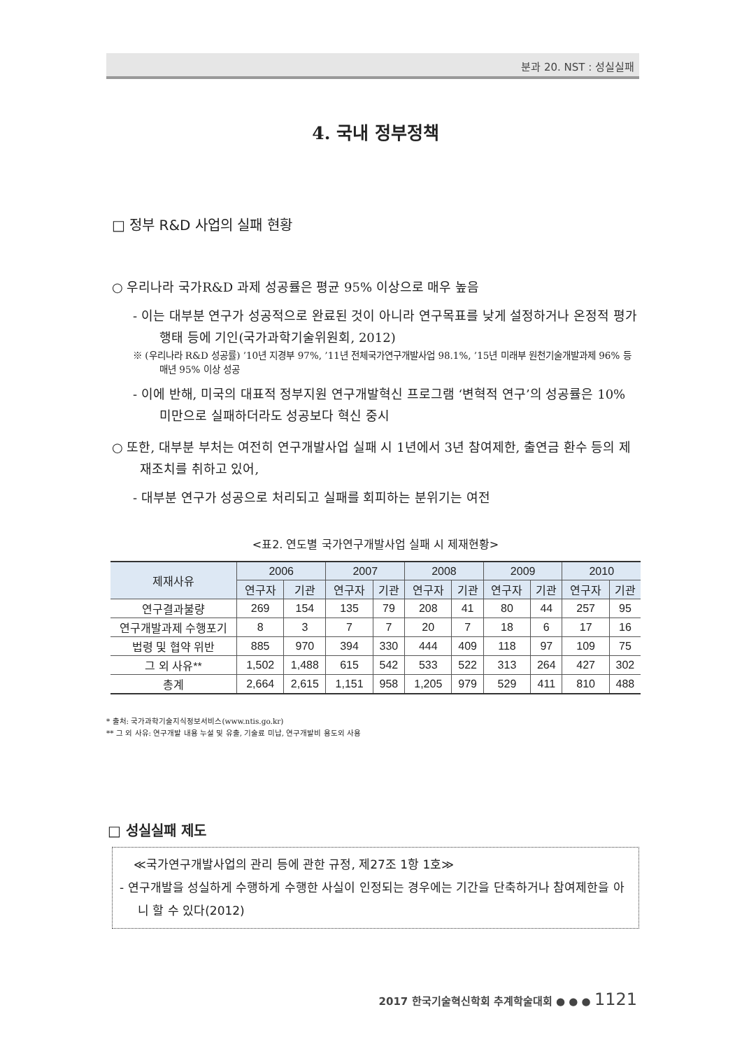분과 20. NST : 성실실패
4. 국내 정부정책
□ 정부 R&D 사업의 실패 현황
○ 우리나라 국가R&D 과제 성공률은 평균 95% 이상으로 매우 높음
- 이는 대부분 연구가 성공적으로 완료된 것이 아니라 연구목표를 낮게 설정하거나 온정적 평가행태 등에 기인(국가과학기술위원회, 2012)
※ (우리나라 R&D 성공률) ’10년 지경부 97%, ’11년 전체국가연구개발사업 98.1%, ’15년 미래부 원천기술개발과제 96% 등 매년 95% 이상 성공
- 이에 반해, 미국의 대표적 정부지원 연구개발혁신 프로그램 ‘변혁적 연구’의 성공률은 10% 미만으로 실패하더라도 성공보다 혁신 중시
○ 또한, 대부분 부처는 여전히 연구개발사업 실패 시 1년에서 3년 참여제한, 출연금 환수 등의 제재조치를 취하고 있어,
- 대부분 연구가 성공으로 처리되고 실패를 회피하는 분위기는 여전
<표2. 연도별 국가연구개발사업 실패 시 제재현황>
| 제재사유 | 2006 | | 2007 | | 2008 | | 2009 | | 2010 | |
| --- | --- | --- | --- | --- | --- | --- | --- | --- | --- | --- |
| | 연구자 | 기관 | 연구자 | 기관 | 연구자 | 기관 | 연구자 | 기관 | 연구자 | 기관 |
| 연구결과불량 | 269 | 154 | 135 | 79 | 208 | 41 | 80 | 44 | 257 | 95 |
| 연구개발과제 수행포기 | 8 | 3 | 7 | 7 | 20 | 7 | 18 | 6 | 17 | 16 |
| 법령 및 협약 위반 | 885 | 970 | 394 | 330 | 444 | 409 | 118 | 97 | 109 | 75 |
| 그 외 사유** | 1,502 | 1,488 | 615 | 542 | 533 | 522 | 313 | 264 | 427 | 302 |
| 총계 | 2,664 | 2,615 | 1,151 | 958 | 1,205 | 979 | 529 | 411 | 810 | 488 |
* 출처: 국가과학기술지식정보서비스(www.ntis.go.kr)
** 그 외 사유: 연구개발 내용 누설 및 유출, 기술료 미납, 연구개발비 용도외 사용
□ 성실실패 제도
≪국가연구개발사업의 관리 등에 관한 규정, 제27조 1항 1호≫
- 연구개발을 성실하게 수행하게 수행한 사실이 인정되는 경우에는 기간을 단축하거나 참여제한을 아니 할 수 있다(2012)
2017 한국기술혁신학회 추계학술대회 ● ● ● 1121